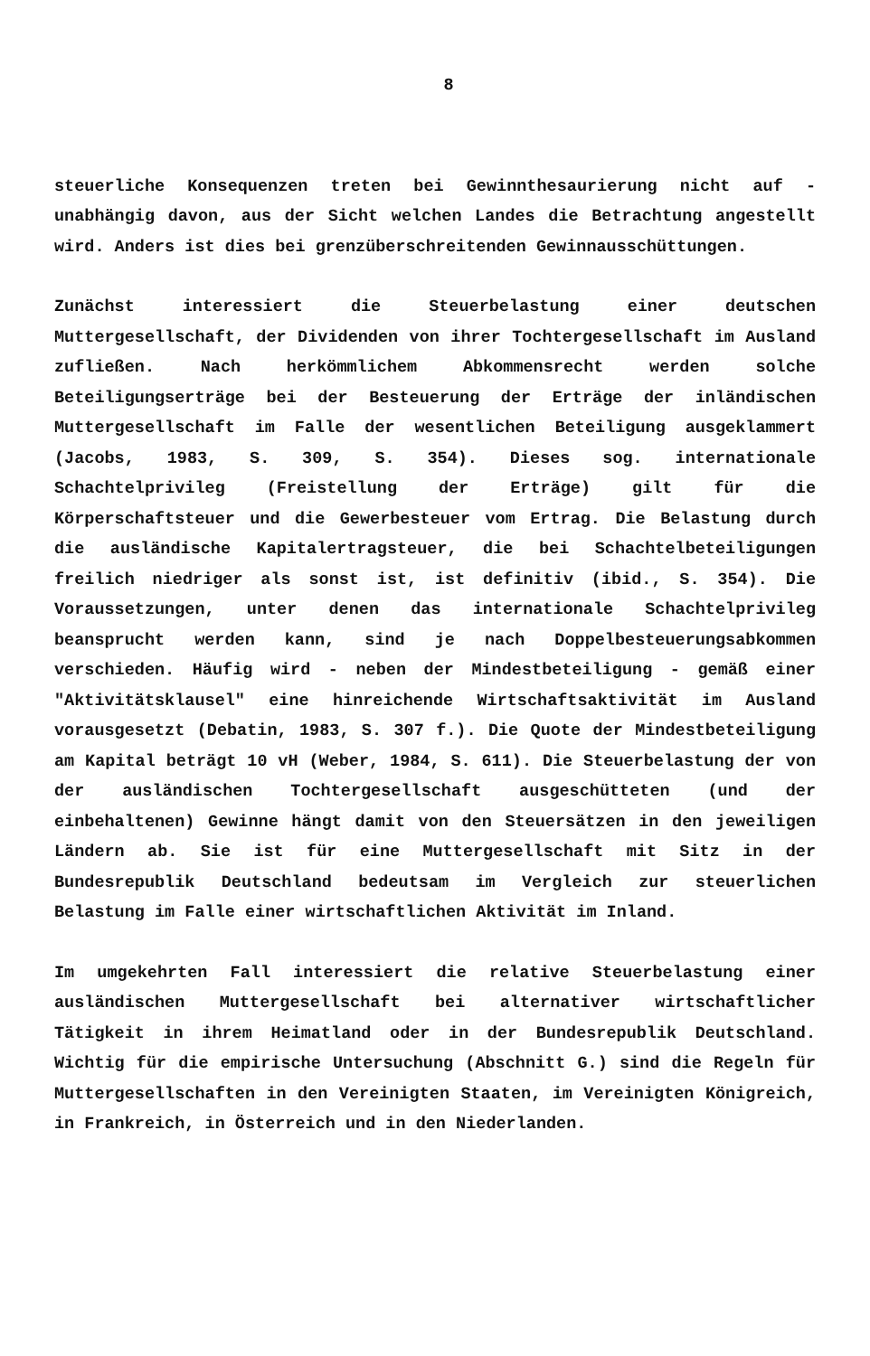8
steuerliche Konsequenzen treten bei Gewinnthesaurierung nicht auf - unabhängig davon, aus der Sicht welchen Landes die Betrachtung angestellt wird. Anders ist dies bei grenzüberschreitenden Gewinnausschüttungen.
Zunächst interessiert die Steuerbelastung einer deutschen Muttergesellschaft, der Dividenden von ihrer Tochtergesellschaft im Ausland zufließen. Nach herkömmlichem Abkommensrecht werden solche Beteiligungserträge bei der Besteuerung der Erträge der inländischen Muttergesellschaft im Falle der wesentlichen Beteiligung ausgeklammert (Jacobs, 1983, S. 309, S. 354). Dieses sog. internationale Schachtelprivileg (Freistellung der Erträge) gilt für die Körperschaftsteuer und die Gewerbesteuer vom Ertrag. Die Belastung durch die ausländische Kapitalertragsteuer, die bei Schachtelbeteiligungen freilich niedriger als sonst ist, ist definitiv (ibid., S. 354). Die Voraussetzungen, unter denen das internationale Schachtelprivileg beansprucht werden kann, sind je nach Doppelbesteuerungsabkommen verschieden. Häufig wird - neben der Mindestbeteiligung - gemäß einer "Aktivitätsklausel" eine hinreichende Wirtschaftsaktivität im Ausland vorausgesetzt (Debatin, 1983, S. 307 f.). Die Quote der Mindestbeteiligung am Kapital beträgt 10 vH (Weber, 1984, S. 611). Die Steuerbelastung der von der ausländischen Tochtergesellschaft ausgeschütteten (und der einbehaltenen) Gewinne hängt damit von den Steuersätzen in den jeweiligen Ländern ab. Sie ist für eine Muttergesellschaft mit Sitz in der Bundesrepublik Deutschland bedeutsam im Vergleich zur steuerlichen Belastung im Falle einer wirtschaftlichen Aktivität im Inland.
Im umgekehrten Fall interessiert die relative Steuerbelastung einer ausländischen Muttergesellschaft bei alternativer wirtschaftlicher Tätigkeit in ihrem Heimatland oder in der Bundesrepublik Deutschland. Wichtig für die empirische Untersuchung (Abschnitt G.) sind die Regeln für Muttergesellschaften in den Vereinigten Staaten, im Vereinigten Königreich, in Frankreich, in Österreich und in den Niederlanden.